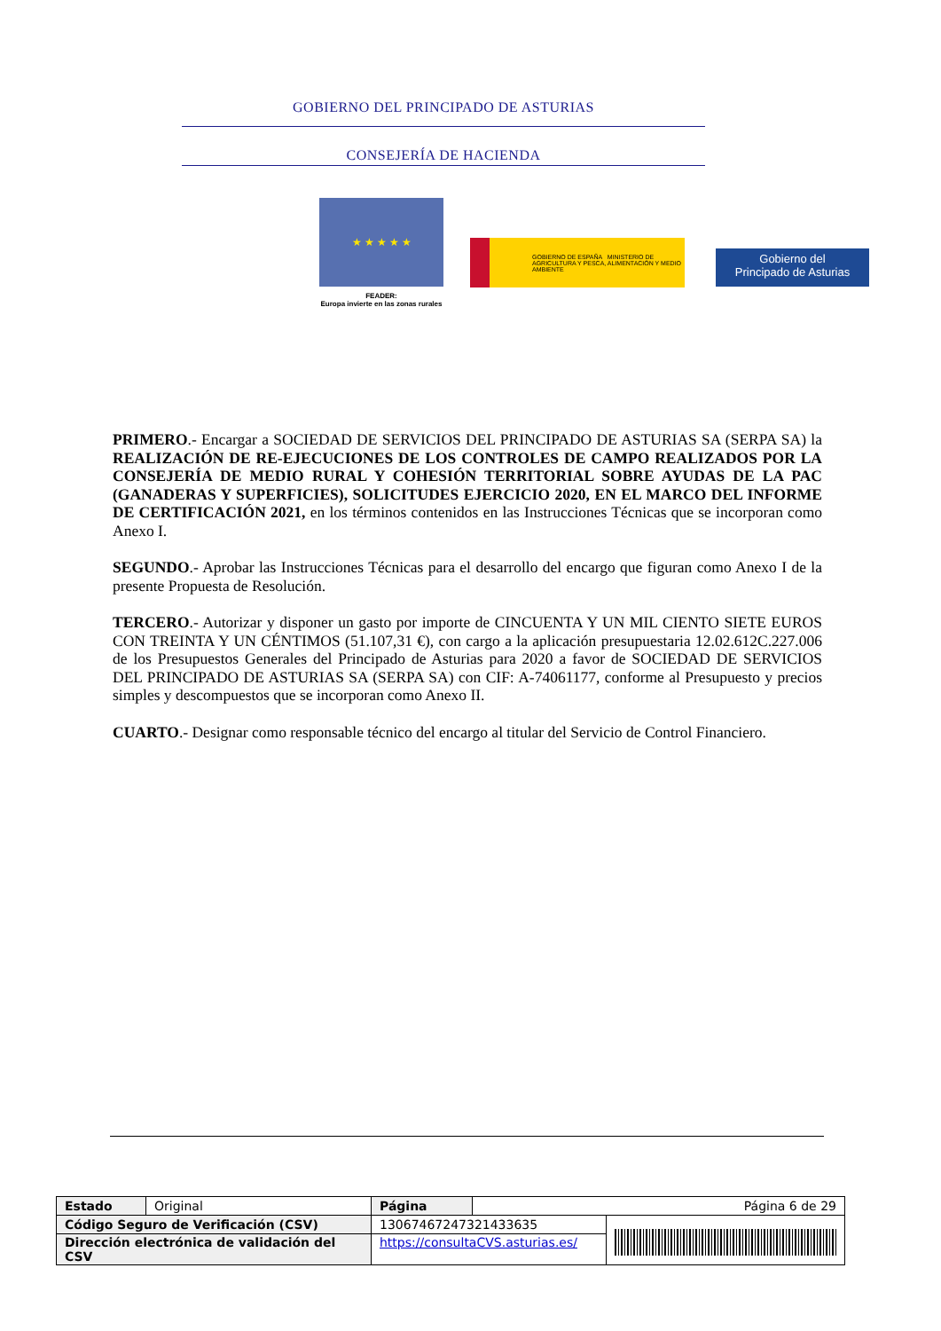GOBIERNO DEL PRINCIPADO DE ASTURIAS
CONSEJERÍA DE HACIENDA
★ ★ ★ ★ ★
FEADER:
Europa invierte en las zonas rurales
GOBIERNO DE ESPAÑA MINISTERIO DE AGRICULTURA Y PESCA, ALIMENTACIÓN Y MEDIO AMBIENTE
Gobierno del
Principado de Asturias
PRIMERO.- Encargar a SOCIEDAD DE SERVICIOS DEL PRINCIPADO DE ASTURIAS SA (SERPA SA) la REALIZACIÓN DE RE-EJECUCIONES DE LOS CONTROLES DE CAMPO REALIZADOS POR LA CONSEJERÍA DE MEDIO RURAL Y COHESIÓN TERRITORIAL SOBRE AYUDAS DE LA PAC (GANADERAS Y SUPERFICIES), SOLICITUDES EJERCICIO 2020, EN EL MARCO DEL INFORME DE CERTIFICACIÓN 2021, en los términos contenidos en las Instrucciones Técnicas que se incorporan como Anexo I.
SEGUNDO.- Aprobar las Instrucciones Técnicas para el desarrollo del encargo que figuran como Anexo I de la presente Propuesta de Resolución.
TERCERO.- Autorizar y disponer un gasto por importe de CINCUENTA Y UN MIL CIENTO SIETE EUROS CON TREINTA Y UN CÉNTIMOS (51.107,31 €), con cargo a la aplicación presupuestaria 12.02.612C.227.006 de los Presupuestos Generales del Principado de Asturias para 2020 a favor de SOCIEDAD DE SERVICIOS DEL PRINCIPADO DE ASTURIAS SA (SERPA SA) con CIF: A-74061177, conforme al Presupuesto y precios simples y descompuestos que se incorporan como Anexo II.
CUARTO.- Designar como responsable técnico del encargo al titular del Servicio de Control Financiero.
| Estado | Original | Página | Página 6 de 29 | |
| Código Seguro de Verificación (CSV) | | 13067467247321433635 | | |
| Dirección electrónica de validación del CSV | | https://consultaCVS.asturias.es/ | | |